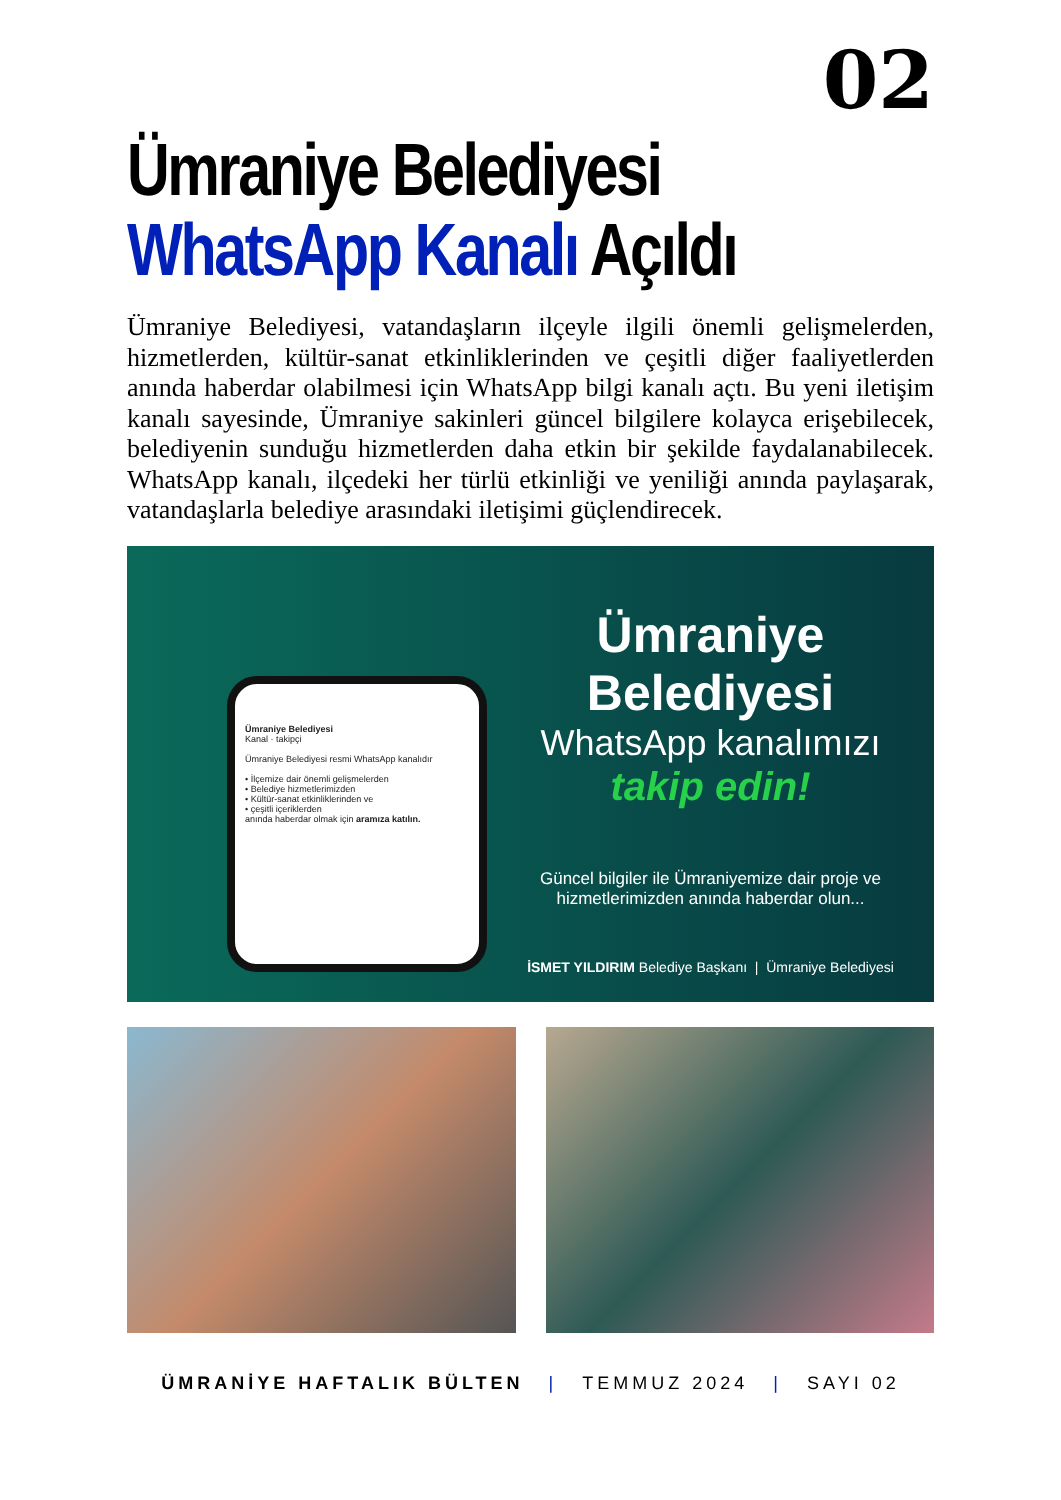02
Ümraniye Belediyesi
WhatsApp Kanalı Açıldı
Ümraniye Belediyesi, vatandaşların ilçeyle ilgili önemli gelişmelerden, hizmetlerden, kültür-sanat etkinliklerinden ve çeşitli diğer faaliyetlerden anında haberdar olabilmesi için WhatsApp bilgi kanalı açtı. Bu yeni iletişim kanalı sayesinde, Ümraniye sakinleri güncel bilgilere kolayca erişebilecek, belediyenin sunduğu hizmetlerden daha etkin bir şekilde faydalanabilecek. WhatsApp kanalı, ilçedeki her türlü etkinliği ve yeniliği anında paylaşarak, vatandaşlarla belediye arasındaki iletişimi güçlendirecek.
Ümraniye Belediyesi
Kanal · takipçi
Ümraniye Belediyesi resmi WhatsApp kanalıdır
• İlçemize dair önemli gelişmelerden
• Belediye hizmetlerimizden
• Kültür-sanat etkinliklerinden ve
• çeşitli içeriklerden
anında haberdar olmak için aramıza katılın.
Ümraniye Belediyesi
WhatsApp kanalımızı
takip edin!
Güncel bilgiler ile Ümraniyemize dair proje ve
hizmetlerimizden anında haberdar olun...
İSMET YILDIRIM Belediye Başkanı | Ümraniye Belediyesi
ÜMRANİYE HAFTALIK BÜLTEN | TEMMUZ 2024 | SAYI 02